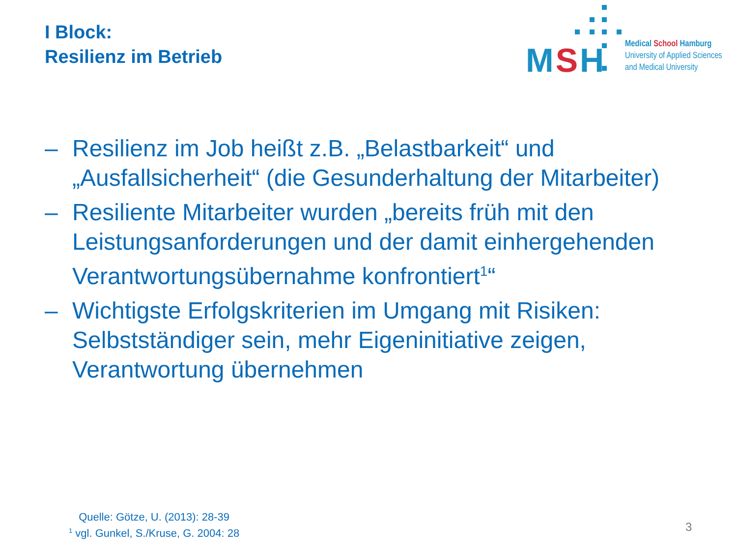I Block:
Resilienz im Betrieb
MSH
Medical School Hamburg
University of Applied Sciences
and Medical University
– Resilienz im Job heißt z.B. „Belastbarkeit“ und „Ausfallsicherheit“ (die Gesunderhaltung der Mitarbeiter)
– Resiliente Mitarbeiter wurden „bereits früh mit den Leistungsanforderungen und der damit einhergehenden Verantwortungsübernahme konfrontiert<sup>1</sup>“
– Wichtigste Erfolgskriterien im Umgang mit Risiken: Selbstständiger sein, mehr Eigeninitiative zeigen, Verantwortung übernehmen
Quelle: Götze, U. (2013): 28-39
<sup>1</sup> vgl. Gunkel, S./Kruse, G. 2004: 28
3